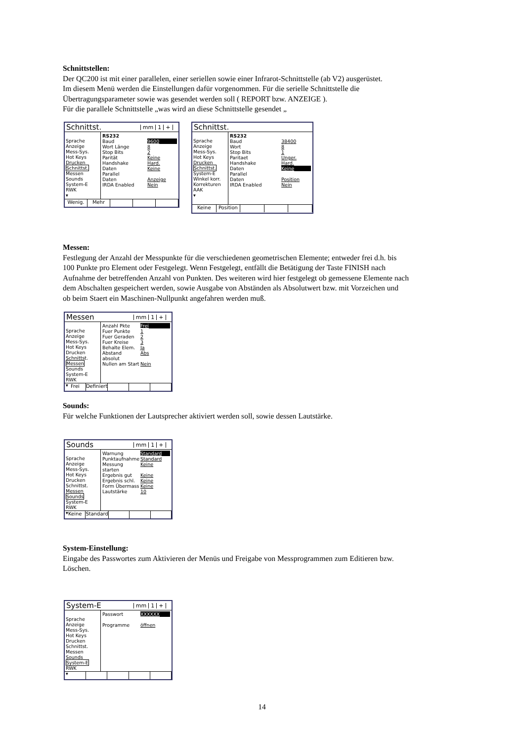Schnittstellen:
Der QC200 ist mit einer parallelen, einer seriellen sowie einer Infrarot-Schnittstelle (ab V2) ausgerüstet.
Im diesem Menü werden die Einstellungen dafür vorgenommen. Für die serielle Schnittstelle die
Übertragungsparameter sowie was gesendet werden soll ( REPORT bzw. ANZEIGE ).
Für die parallele Schnittstelle „was wird an diese Schnittstelle gesendet „
Schnittst. mm 1 +
Sprache
Anzeige
Mess-Sys.
Hot Keys
Drucken
Schnittst.
Messen
Sounds
System-E
RWK
▾
RS232
Baud 9600
Wort Länge 8
Stop Bits 2
Parität Keine
Handshake Hard.
Daten Keine
Parallel
Daten Anzeige
IRDA Enabled Nein
Wenig. Mehr
Schnittst.
Sprache
Anzeige
Mess-Sys.
Hot Keys
Drucken
Schnittst.
System-E
Winkel korr.
Korrekturen
AAK
▾
RS232
Baud 38400
Wort 8
Stop Bits 1
Paritaet Unger.
Handshake Hard.
Daten Keine
Parallel
Daten Position
IRDA Enabled Nein
Keine Position
Messen:
Festlegung der Anzahl der Messpunkte für die verschiedenen geometrischen Elemente; entweder frei d.h. bis
100 Punkte pro Element oder Festgelegt. Wenn Festgelegt, entfällt die Betätigung der Taste FINISH nach
Aufnahme der betreffenden Anzahl von Punkten. Des weiteren wird hier festgelegt ob gemessene Elemente nach
dem Abschalten gespeichert werden, sowie Ausgabe von Abständen als Absolutwert bzw. mit Vorzeichen und
ob beim Staert ein Maschinen-Nullpunkt angefahren werden muß.
Messen mm 1 +
Sprache
Anzeige
Mess-Sys.
Hot Keys
Drucken
Schnittst.
Messen
Sounds
System-E
RWK
▾
Anzahl Pkte Frei
Fuer Punkte 1
Fuer Geraden 2
Fuer Kreise 3
Behalte Elem. Ja
Abstand absolut Abs
Nullen am Start Nein
Frei Definiert
Sounds:
Für welche Funktionen der Lautsprecher aktiviert werden soll, sowie dessen Lautstärke.
Sounds mm 1 +
Sprache
Anzeige
Mess-Sys.
Hot Keys
Drucken
Schnittst.
Messen
Sounds
System-E
RWK
▾
Warnung Standard
Punktaufnahme Standard
Messung starten Keine
Ergebnis gut Keine
Ergebnis schl. Keine
Form Übermass Keine
Lautstärke 10
Keine Standard
System-Einstellung:
Eingabe des Passwortes zum Aktivieren der Menüs und Freigabe von Messprogrammen zum Editieren bzw.
Löschen.
System-E mm 1 +
Sprache
Anzeige
Mess-Sys.
Hot Keys
Drucken
Schnittst.
Messen
Sounds
System-E
RWK
▾
Passwort XXXXXX
Programme öffnen
14